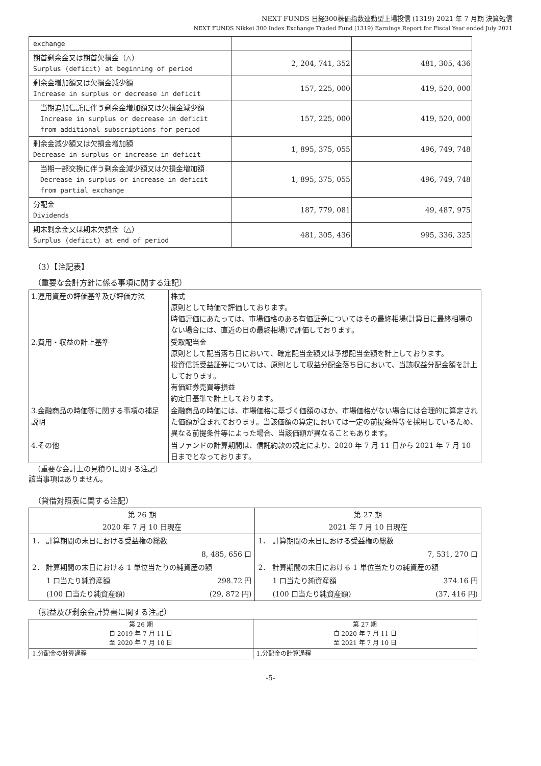NEXT FUNDS 日経300株価指数連動型上場投信 (1319) 2021 年 7 月期 決算短信
NEXT FUNDS Nikkei 300 Index Exchange Traded Fund (1319) Earnings Report for Fiscal Year ended July 2021
| exchange | | |
| 期首剰余金又は期首欠損金（△） Surplus (deficit) at beginning of period | 2, 204, 741, 352 | 481, 305, 436 |
| 剰余金増加額又は欠損金減少額 Increase in surplus or decrease in deficit | 157, 225, 000 | 419, 520, 000 |
| 当期追加信託に伴う剰余金増加額又は欠損金減少額 Increase in surplus or decrease in deficit from additional subscriptions for period | 157, 225, 000 | 419, 520, 000 |
| 剰余金減少額又は欠損金増加額 Decrease in surplus or increase in deficit | 1, 895, 375, 055 | 496, 749, 748 |
| 当期一部交換に伴う剰余金減少額又は欠損金増加額 Decrease in surplus or increase in deficit from partial exchange | 1, 895, 375, 055 | 496, 749, 748 |
| 分配金 Dividends | 187, 779, 081 | 49, 487, 975 |
| 期末剰余金又は期末欠損金（△） Surplus (deficit) at end of period | 481, 305, 436 | 995, 336, 325 |
（3）【注記表】
（重要な会計方針に係る事項に関する注記）
| 1.運用資産の評価基準及び評価方法 | 株式 原則として時価で評価しております。 時価評価にあたっては、市場価格のある有価証券についてはその最終相場(計算日に最終相場のない場合には、直近の日の最終相場)で評価しております。 |
| 2.費用・収益の計上基準 | 受取配当金 原則として配当落ち日において、確定配当金額又は予想配当金額を計上しております。 投資信託受益証券については、原則として収益分配金落ち日において、当該収益分配金額を計上しております。 有価証券売買等損益 約定日基準で計上しております。 |
| 3.金融商品の時価等に関する事項の補足説明 | 金融商品の時価には、市場価格に基づく価額のほか、市場価格がない場合には合理的に算定された価額が含まれております。当該価額の算定においては一定の前提条件等を採用しているため、異なる前提条件等によった場合、当該価額が異なることもあります。 |
| 4.その他 | 当ファンドの計算期間は、信託約款の規定により、2020 年 7 月 11 日から 2021 年 7 月 10 日までとなっております。 |
（重要な会計上の見積りに関する注記）
該当事項はありません。
（貸借対照表に関する注記）
| 第 26 期 2020 年 7 月 10 日現在 | | 第 27 期 2021 年 7 月 10 日現在 | |
| 1． 計算期間の末日における受益権の総数 | | 1． 計算期間の末日における受益権の総数 | |
| | 8, 485, 656 口 | | 7, 531, 270 口 |
| 2． 計算期間の末日における 1 単位当たりの純資産の額 | | 2． 計算期間の末日における 1 単位当たりの純資産の額 | |
| 1 口当たり純資産額 | 298.72 円 | 1 口当たり純資産額 | 374.16 円 |
| (100 口当たり純資産額) | (29, 872 円) | (100 口当たり純資産額) | (37, 416 円) |
（損益及び剰余金計算書に関する注記）
| 第 26 期 自 2019 年 7 月 11 日 至 2020 年 7 月 10 日 | 第 27 期 自 2020 年 7 月 11 日 至 2021 年 7 月 10 日 |
| 1.分配金の計算過程 | 1.分配金の計算過程 |
-5-